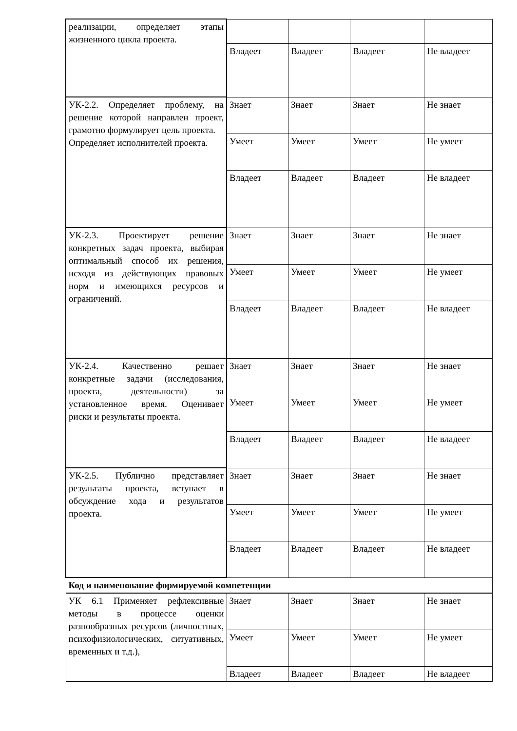| реализации, определяет этапы жизненного цикла проекта. | | | | |
| | Владеет | Владеет | Владеет | Не владеет |
| УК-2.2. Определяет проблему, на решение которой направлен проект, грамотно формулирует цель проекта. Определяет исполнителей проекта. | Знает | Знает | Знает | Не знает |
| | Умеет | Умеет | Умеет | Не умеет |
| | Владеет | Владеет | Владеет | Не владеет |
| УК-2.3. Проектирует решение конкретных задач проекта, выбирая оптимальный способ их решения, исходя из действующих правовых норм и имеющихся ресурсов и ограничений. | Знает | Знает | Знает | Не знает |
| | Умеет | Умеет | Умеет | Не умеет |
| | Владеет | Владеет | Владеет | Не владеет |
| УК-2.4. Качественно решает конкретные задачи (исследования, проекта, деятельности) за установленное время. Оценивает риски и результаты проекта. | Знает | Знает | Знает | Не знает |
| | Умеет | Умеет | Умеет | Не умеет |
| | Владеет | Владеет | Владеет | Не владеет |
| УК-2.5. Публично представляет результаты проекта, вступает в обсуждение хода и результатов проекта. | Знает | Знает | Знает | Не знает |
| | Умеет | Умеет | Умеет | Не умеет |
| | Владеет | Владеет | Владеет | Не владеет |
| Код и наименование формируемой компетенции | | | | |
| УК 6.1 Применяет рефлексивные методы в процессе оценки разнообразных ресурсов (личностных, психофизиологических, ситуативных, временных и т.д.), | Знает | Знает | Знает | Не знает |
| | Умеет | Умеет | Умеет | Не умеет |
| | Владеет | Владеет | Владеет | Не владеет |